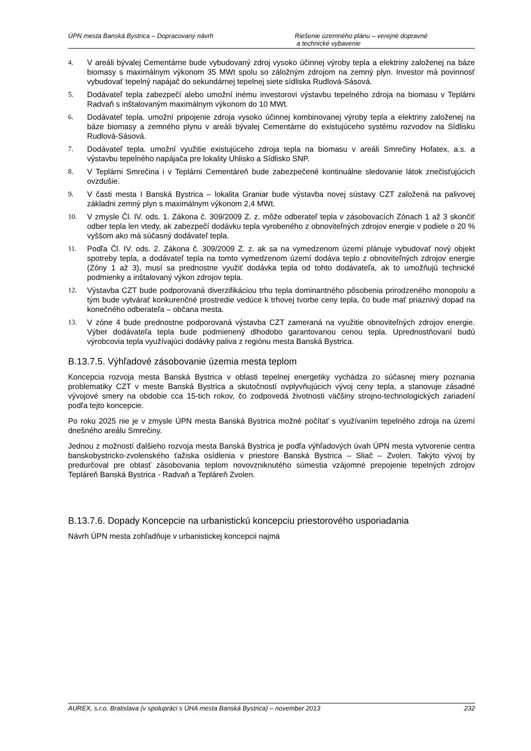ÚPN mesta Banská Bystrica – Dopracovaný návrh Riešenie územného plánu – verejné dopravné
a technické vybavenie
4. V areáli bývalej Cementárne bude vybudovaný zdroj vysoko účinnej výroby tepla a elektriny založenej na báze biomasy s maximálnym výkonom 35 MWt spolu so záložným zdrojom na zemný plyn. Investor má povinnosť vybudovať tepelný napájač do sekundárnej tepelnej siete sídliska Rudlová-Sásová.
5. Dodávateľ tepla zabezpečí alebo umožní inému investorovi výstavbu tepelného zdroja na biomasu v Teplárni Radvaň s inštalovaným maximálnym výkonom do 10 MWt.
6. Dodávateľ tepla. umožní pripojenie zdroja vysoko účinnej kombinovanej výroby tepla a elektriny založenej na báze biomasy a zemného plynu v areáli bývalej Cementárne do existujúceho systému rozvodov na Sídlisku Rudlová-Sásová.
7. Dodávateľ tepla. umožní využitie existujúceho zdroja tepla na biomasu v areáli Smrečiny Hofatex, a.s. a výstavbu tepelného napájača pre lokality Uhlisko a Sídlisko SNP.
8. V Teplárni Smrečina i v Teplárni Cementáreň bude zabezpečené kontinuálne sledovanie látok znečisťujúcich ovzdušie.
9. V časti mesta I Banská Bystrica – lokalita Graniar bude výstavba novej sústavy CZT založená na palivovej základni zemný plyn s maximálnym výkonom 2,4 MWt.
10. V zmysle Čl. IV. ods. 1. Zákona č. 309/2009 Z. z. môže odberateľ tepla v zásobovacích Zónach 1 až 3 skončiť odber tepla len vtedy, ak zabezpečí dodávku tepla vyrobeného z obnoviteľných zdrojov energie v podiele o 20 % vyššom ako má súčasný dodávateľ tepla.
11. Podľa Čl. IV. ods. 2. Zákona č. 309/2009 Z. z. ak sa na vymedzenom území plánuje vybudovať nový objekt spotreby tepla, a dodávateľ tepla na tomto vymedzenom území dodáva teplo z obnoviteľných zdrojov energie (Zóny 1 až 3), musí sa prednostne využiť dodávka tepla od tohto dodávateľa, ak to umožňujú technické podmienky a inštalovaný výkon zdrojov tepla.
12. Výstavba CZT bude podporovaná diverzifikáciou trhu tepla dominantného pôsobenia prirodzeného monopolu a tým bude vytvárať konkurenčné prostredie vedúce k trhovej tvorbe ceny tepla, čo bude mať priaznivý dopad na konečného odberateľa – občana mesta.
13. V zóne 4 bude prednostne podporovaná výstavba CZT zameraná na využitie obnoviteľných zdrojov energie. Výber dodávateľa tepla bude podmienený dlhodobo garantovanou cenou tepla. Uprednostňovaní budú výrobcovia tepla využívajúci dodávky paliva z regiónu mesta Banská Bystrica.
B.13.7.5. Výhľadové zásobovanie územia mesta teplom
Koncepcia rozvoja mesta Banská Bystrica v oblasti tepelnej energetiky vychádza zo súčasnej miery poznania problematiky CZT v meste Banská Bystrica a skutočností ovplyvňujúcich vývoj ceny tepla, a stanovuje zásadné vývojové smery na obdobie cca 15-tich rokov, čo zodpovedá životnosti väčšiny strojno-technologických zariadení podľa tejto koncepcie.
Po roku 2025 nie je v zmysle ÚPN mesta Banská Bystrica možné počítať s využívaním tepelného zdroja na území dnešného areálu Smrečiny.
Jednou z možností ďalšieho rozvoja mesta Banská Bystrica je podľa výhľadových úvah ÚPN mesta vytvorenie centra banskobystricko-zvolenského ťažiska osídlenia v priestore Banská Bystrica – Sliač – Zvolen. Takýto vývoj by predurčoval pre oblasť zásobovania teplom novovzniknutého súmestia vzájomné prepojenie tepelných zdrojov Tepláreň Banská Bystrica - Radvaň a Tepláreň Zvolen.
B.13.7.6. Dopady Koncepcie na urbanistickú koncepciu priestorového usporiadania
Návrh ÚPN mesta zohľadňuje v urbanistickej koncepcii najmä
AUREX, s.r.o. Bratislava (v spolupráci s ÚHA mesta Banská Bystrica) – november 2013 232